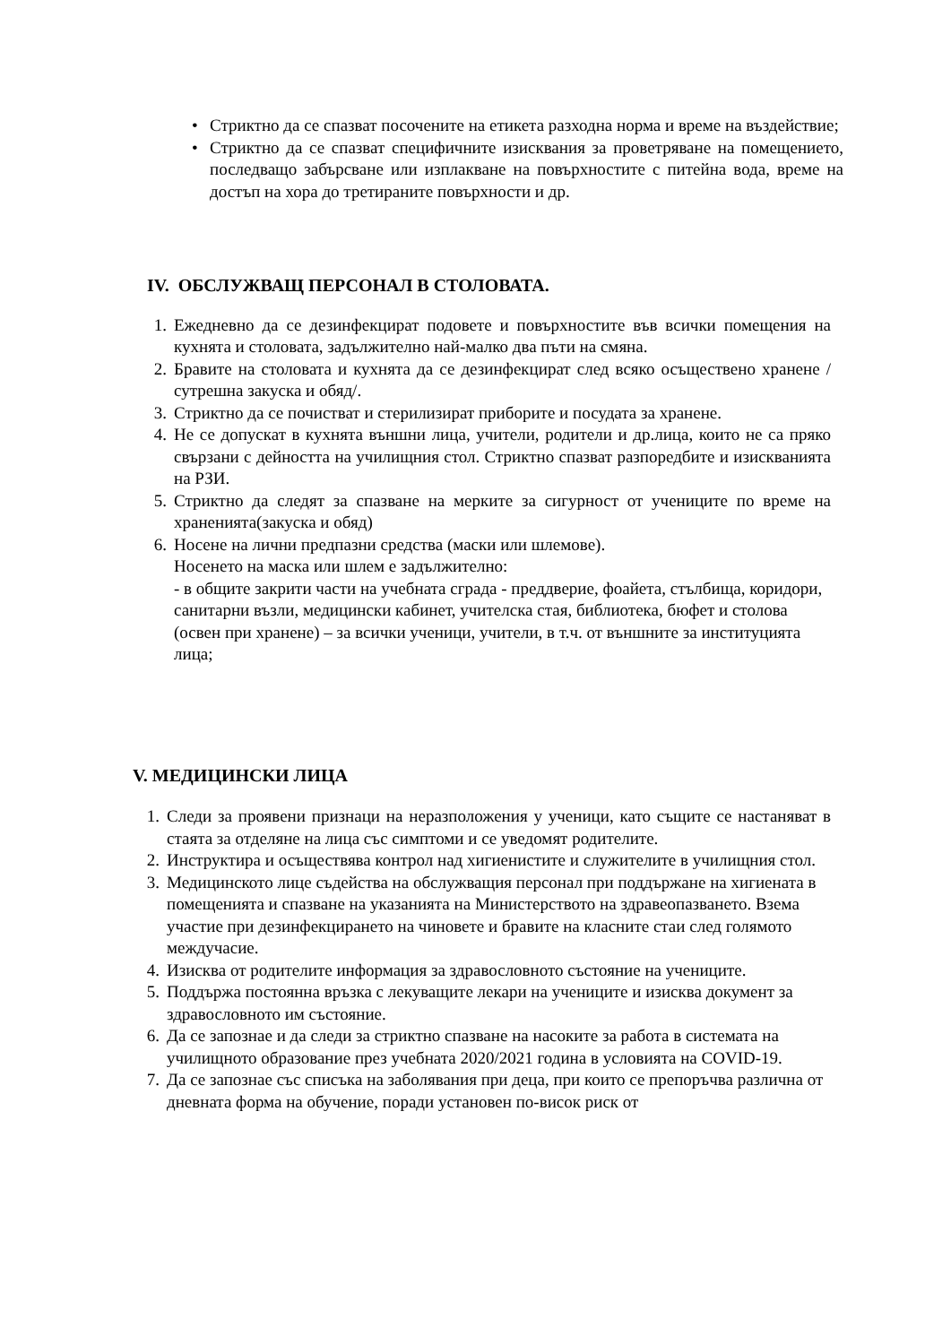• Стриктно да се спазват посочените на етикета разходна норма и време на въздействие;
• Стриктно да се спазват специфичните изисквания за проветряване на помещението, последващо забърсване или изплакване на повърхностите с питейна вода, време на достъп на хора до третираните повърхности и др.
IV. ОБСЛУЖВАЩ ПЕРСОНАЛ В СТОЛОВАТА.
1. Ежедневно да се дезинфекцират подовете и повърхностите във всички помещения на кухнята и столовата, задължително най-малко два пъти на смяна.
2. Бравите на столовата и кухнята да се дезинфекцират след всяко осъществено хранене /сутрешна закуска и обяд/.
3. Стриктно да се почистват и стерилизират приборите и посудата за хранене.
4. Не се допускат в кухнята външни лица, учители, родители и др.лица, които не са пряко свързани с дейността на училищния стол. Стриктно спазват разпоредбите и изискванията на РЗИ.
5. Стриктно да следят за спазване на мерките за сигурност от учениците по време на храненията(закуска и обяд)
6. Носене на лични предпазни средства (маски или шлемове).
Носенето на маска или шлем е задължително:
- в общите закрити части на учебната сграда - преддверие, фоайета, стълбища, коридори, санитарни възли, медицински кабинет, учителска стая, библиотека, бюфет и столова (освен при хранене) – за всички ученици, учители, в т.ч. от външните за институцията лица;
V. МЕДИЦИНСКИ ЛИЦА
1. Следи за проявени признаци на неразположения у ученици, като същите се настаняват в стаята за отделяне на лица със симптоми и се уведомят родителите.
2. Инструктира и осъществява контрол над хигиенистите и служителите в училищния стол.
3. Медицинското лице съдейства на обслужващия персонал при поддържане на хигиената в помещенията и спазване на указанията на Министерството на здравеопазването. Взема участие при дезинфекцирането на чиновете и бравите на класните стаи след голямото междучасие.
4. Изисква от родителите информация за здравословното състояние на учениците.
5. Поддържа постоянна връзка с лекуващите лекари на учениците и изисква документ за здравословното им състояние.
6. Да се запознае и да следи за стриктно спазване на насоките за работа в системата на училищното образование през учебната 2020/2021 година в условията на COVID-19.
7. Да се запознае със списъка на заболявания при деца, при които се препоръчва различна от дневната форма на обучение, поради установен по-висок риск от